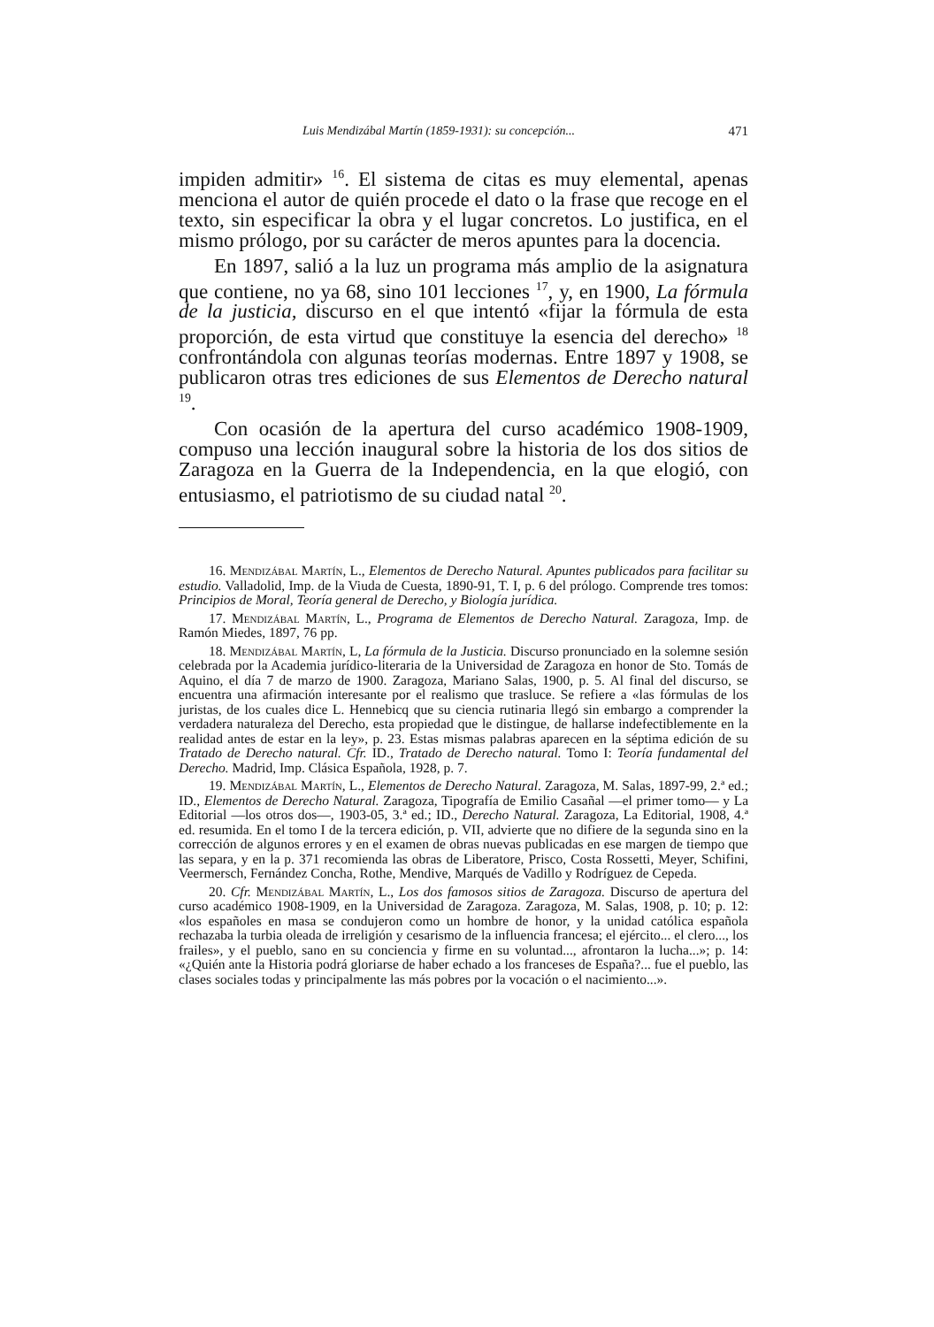Luis Mendizábal Martín (1859-1931): su concepción... 471
impiden admitir» <sup>16</sup>. El sistema de citas es muy elemental, apenas menciona el autor de quién procede el dato o la frase que recoge en el texto, sin especificar la obra y el lugar concretos. Lo justifica, en el mismo prólogo, por su carácter de meros apuntes para la docencia.
En 1897, salió a la luz un programa más amplio de la asignatura que contiene, no ya 68, sino 101 lecciones <sup>17</sup>, y, en 1900, La fórmula de la justicia, discurso en el que intentó «fijar la fórmula de esta proporción, de esta virtud que constituye la esencia del derecho» <sup>18</sup> confrontándola con algunas teorías modernas. Entre 1897 y 1908, se publicaron otras tres ediciones de sus Elementos de Derecho natural <sup>19</sup>.
Con ocasión de la apertura del curso académico 1908-1909, compuso una lección inaugural sobre la historia de los dos sitios de Zaragoza en la Guerra de la Independencia, en la que elogió, con entusiasmo, el patriotismo de su ciudad natal <sup>20</sup>.
16. Mendizábal Martín, L., Elementos de Derecho Natural. Apuntes publicados para facilitar su estudio. Valladolid, Imp. de la Viuda de Cuesta, 1890-91, T. I, p. 6 del prólogo. Comprende tres tomos: Principios de Moral, Teoría general de Derecho, y Biología jurídica.
17. Mendizábal Martín, L., Programa de Elementos de Derecho Natural. Zaragoza, Imp. de Ramón Miedes, 1897, 76 pp.
18. Mendizábal Martín, L, La fórmula de la Justicia. Discurso pronunciado en la solemne sesión celebrada por la Academia jurídico-literaria de la Universidad de Zaragoza en honor de Sto. Tomás de Aquino, el día 7 de marzo de 1900. Zaragoza, Mariano Salas, 1900, p. 5. Al final del discurso, se encuentra una afirmación interesante por el realismo que trasluce. Se refiere a «las fórmulas de los juristas, de los cuales dice L. Hennebicq que su ciencia rutinaria llegó sin embargo a comprender la verdadera naturaleza del Derecho, esta propiedad que le distingue, de hallarse indefectiblemente en la realidad antes de estar en la ley», p. 23. Estas mismas palabras aparecen en la séptima edición de su Tratado de Derecho natural. Cfr. ID., Tratado de Derecho natural. Tomo I: Teoría fundamental del Derecho. Madrid, Imp. Clásica Española, 1928, p. 7.
19. Mendizábal Martín, L., Elementos de Derecho Natural. Zaragoza, M. Salas, 1897-99, 2.ª ed.; ID., Elementos de Derecho Natural. Zaragoza, Tipografía de Emilio Casañal —el primer tomo— y La Editorial —los otros dos—, 1903-05, 3.ª ed.; ID., Derecho Natural. Zaragoza, La Editorial, 1908, 4.ª ed. resumida. En el tomo I de la tercera edición, p. VII, advierte que no difiere de la segunda sino en la corrección de algunos errores y en el examen de obras nuevas publicadas en ese margen de tiempo que las separa, y en la p. 371 recomienda las obras de Liberatore, Prisco, Costa Rossetti, Meyer, Schifini, Veermersch, Fernández Concha, Rothe, Mendive, Marqués de Vadillo y Rodríguez de Cepeda.
20. Cfr. Mendizábal Martín, L., Los dos famosos sitios de Zaragoza. Discurso de apertura del curso académico 1908-1909, en la Universidad de Zaragoza. Zaragoza, M. Salas, 1908, p. 10; p. 12: «los españoles en masa se condujeron como un hombre de honor, y la unidad católica española rechazaba la turbia oleada de irreligión y cesarismo de la influencia francesa; el ejército... el clero..., los frailes», y el pueblo, sano en su conciencia y firme en su voluntad..., afrontaron la lucha...»; p. 14: «¿Quién ante la Historia podrá gloriarse de haber echado a los franceses de España?... fue el pueblo, las clases sociales todas y principalmente las más pobres por la vocación o el nacimiento...».